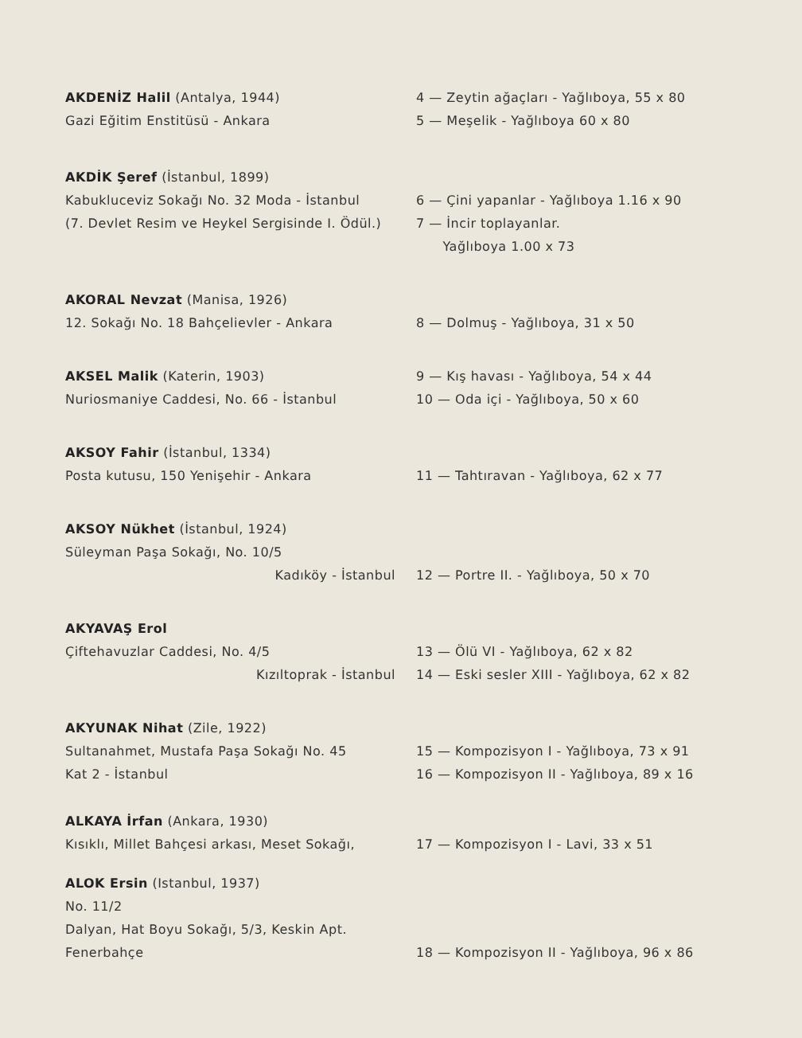AKDENİZ Halil (Antalya, 1944)
Gazi Eğitim Enstitüsü - Ankara
4 — Zeytin ağaçları - Yağlıboya, 55 x 80
5 — Meşelik - Yağlıboya 60 x 80
AKDİK Şeref (İstanbul, 1899)
Kabukluceviz Sokağı No. 32 Moda - İstanbul
(7. Devlet Resim ve Heykel Sergisinde I. Ödül.)
6 — Çini yapanlar - Yağlıboya 1.16 x 90
7 — İncir toplayanlar.
Yağlıboya 1.00 x 73
AKORAL Nevzat (Manisa, 1926)
12. Sokağı No. 18 Bahçelievler - Ankara
8 — Dolmuş - Yağlıboya, 31 x 50
AKSEL Malik (Katerin, 1903)
Nuriosmaniye Caddesi, No. 66 - İstanbul
9 — Kış havası - Yağlıboya, 54 x 44
10 — Oda içi - Yağlıboya, 50 x 60
AKSOY Fahir (İstanbul, 1334)
Posta kutusu, 150 Yenişehir - Ankara
11 — Tahtıravan - Yağlıboya, 62 x 77
AKSOY Nükhet (İstanbul, 1924)
Süleyman Paşa Sokağı, No. 10/5
Kadıköy - İstanbul
12 — Portre II. - Yağlıboya, 50 x 70
AKYAVAŞ Erol
Çiftehavuzlar Caddesi, No. 4/5
Kızıltoprak - İstanbul
13 — Ölü VI - Yağlıboya, 62 x 82
14 — Eski sesler XIII - Yağlıboya, 62 x 82
AKYUNAK Nihat (Zile, 1922)
Sultanahmet, Mustafa Paşa Sokağı No. 45
Kat 2 - İstanbul
15 — Kompozisyon I - Yağlıboya, 73 x 91
16 — Kompozisyon II - Yağlıboya, 89 x 16
ALKAYA İrfan (Ankara, 1930)
Kısıklı, Millet Bahçesi arkası, Meset Sokağı,
17 — Kompozisyon I - Lavi, 33 x 51
ALOK Ersin (Istanbul, 1937)
No. 11/2
Dalyan, Hat Boyu Sokağı, 5/3, Keskin Apt.
Fenerbahçe
18 — Kompozisyon II - Yağlıboya, 96 x 86